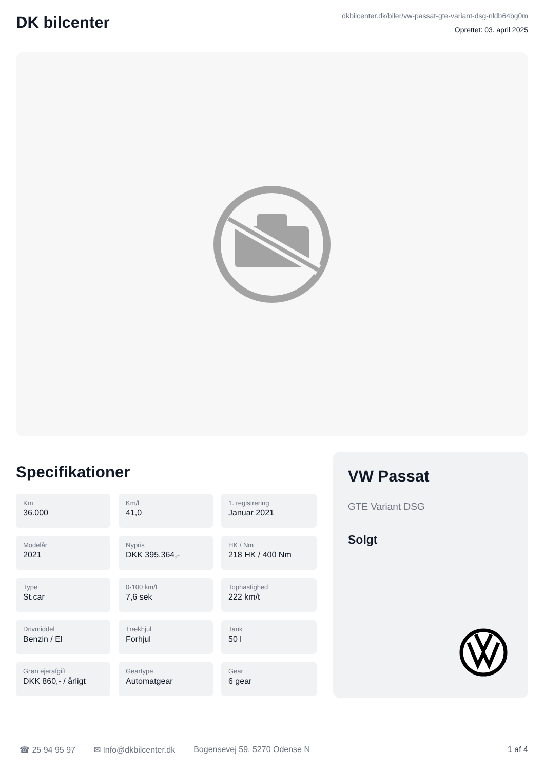DK bilcenter
dkbilcenter.dk/biler/vw-passat-gte-variant-dsg-nldb64bg0m
Oprettet: 03. april 2025
Specifikationer
Km
36.000
Km/l
41,0
1. registrering
Januar 2021
Modelår
2021
Nypris
DKK 395.364,-
HK / Nm
218 HK / 400 Nm
Type
St.car
0-100 km/t
7,6 sek
Tophastighed
222 km/t
Drivmiddel
Benzin / El
Trækhjul
Forhjul
Tank
50 l
Grøn ejerafgift
DKK 860,- / årligt
Geartype
Automatgear
Gear
6 gear
VW Passat
GTE Variant DSG
Solgt
☎ 25 94 95 97 ✉ Info@dkbilcenter.dk Bogensevej 59, 5270 Odense N 1 af 4